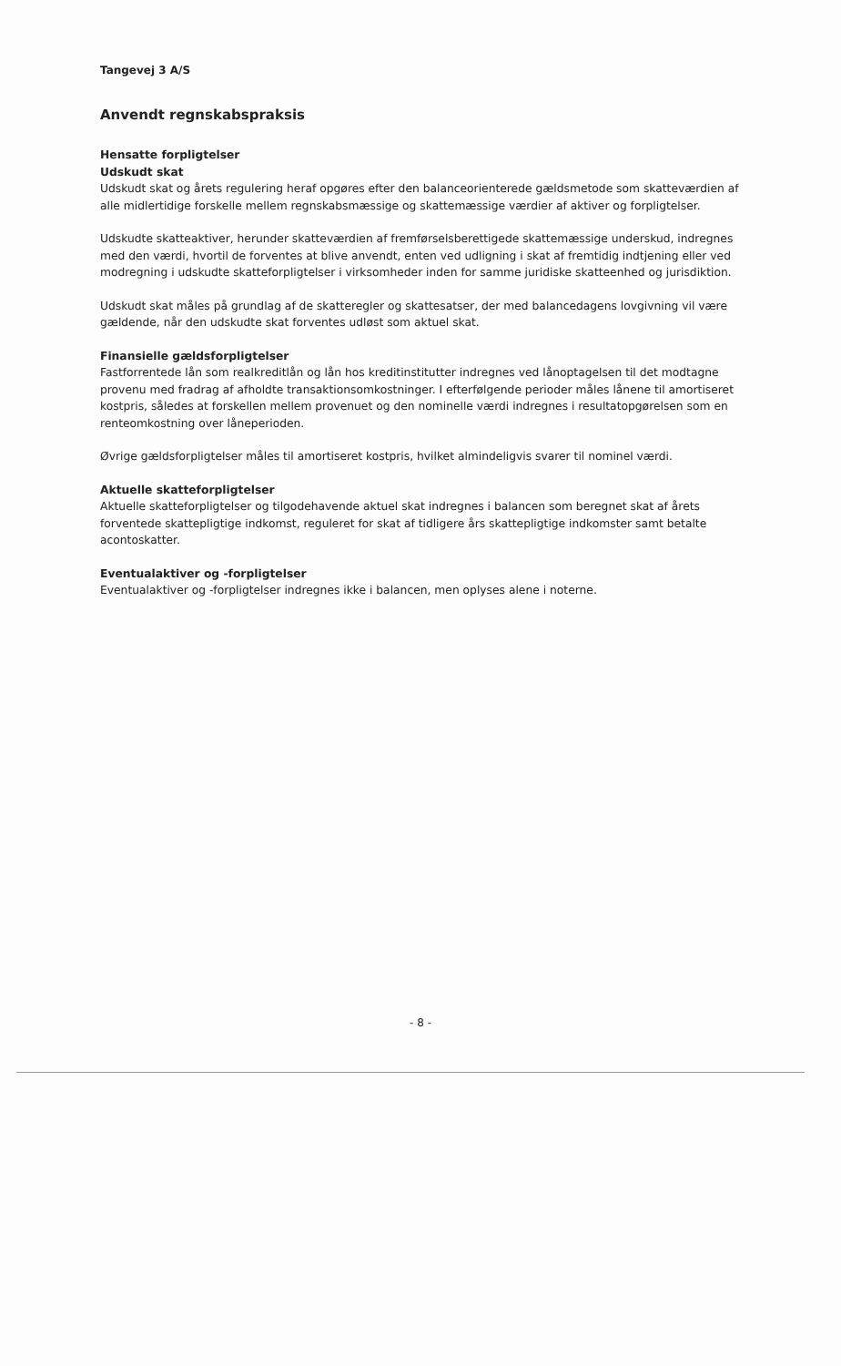Tangevej 3 A/S
Anvendt regnskabspraksis
Hensatte forpligtelser
Udskudt skat
Udskudt skat og årets regulering heraf opgøres efter den balanceorienterede gældsmetode som skatteværdien af alle midlertidige forskelle mellem regnskabsmæssige og skattemæssige værdier af aktiver og forpligtelser.
Udskudte skatteaktiver, herunder skatteværdien af fremførselsberettigede skattemæssige underskud, indregnes med den værdi, hvortil de forventes at blive anvendt, enten ved udligning i skat af fremtidig indtjening eller ved modregning i udskudte skatteforpligtelser i virksomheder inden for samme juridiske skatteenhed og jurisdiktion.
Udskudt skat måles på grundlag af de skatteregler og skattesatser, der med balancedagens lovgivning vil være gældende, når den udskudte skat forventes udløst som aktuel skat.
Finansielle gældsforpligtelser
Fastforrentede lån som realkreditlån og lån hos kreditinstitutter indregnes ved lånoptagelsen til det modtagne provenu med fradrag af afholdte transaktionsomkostninger. I efterfølgende perioder måles lånene til amortiseret kostpris, således at forskellen mellem provenuet og den nominelle værdi indregnes i resultatopgørelsen som en renteomkostning over låneperioden.
Øvrige gældsforpligtelser måles til amortiseret kostpris, hvilket almindeligvis svarer til nominel værdi.
Aktuelle skatteforpligtelser
Aktuelle skatteforpligtelser og tilgodehavende aktuel skat indregnes i balancen som beregnet skat af årets forventede skattepligtige indkomst, reguleret for skat af tidligere års skattepligtige indkomster samt betalte acontoskatter.
Eventualaktiver og -forpligtelser
Eventualaktiver og -forpligtelser indregnes ikke i balancen, men oplyses alene i noterne.
- 8 -